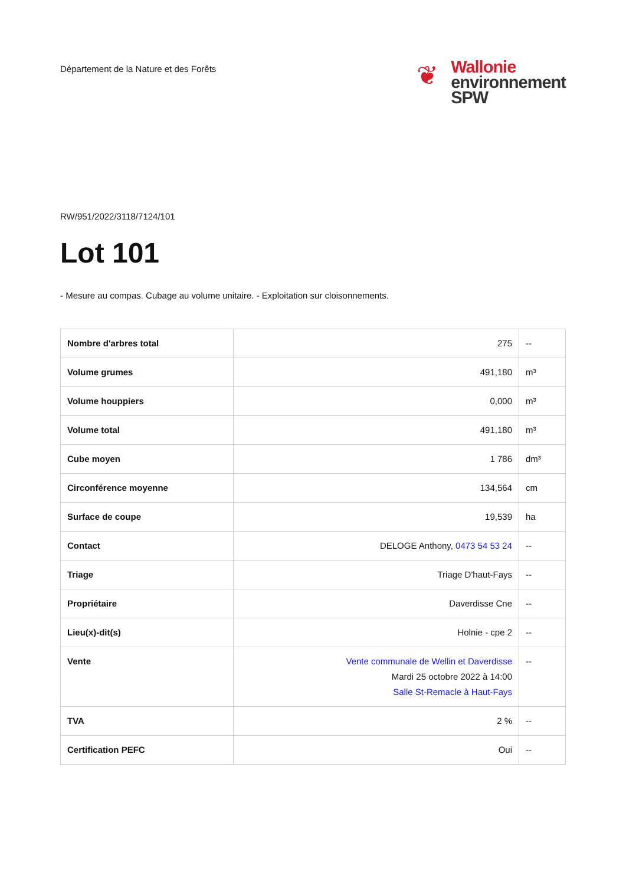Département de la Nature et des Forêts
❦
Wallonie
environnement
SPW
RW/951/2022/3118/7124/101
Lot 101
- Mesure au compas. Cubage au volume unitaire. - Exploitation sur cloisonnements.
| Nombre d'arbres total | 275 | -- |
| Volume grumes | 491,180 | m³ |
| Volume houppiers | 0,000 | m³ |
| Volume total | 491,180 | m³ |
| Cube moyen | 1 786 | dm³ |
| Circonférence moyenne | 134,564 | cm |
| Surface de coupe | 19,539 | ha |
| Contact | DELOGE Anthony, 0473 54 53 24 | -- |
| Triage | Triage D'haut-Fays | -- |
| Propriétaire | Daverdisse Cne | -- |
| Lieu(x)-dit(s) | Holnie - cpe 2 | -- |
| Vente | Vente communale de Wellin et Daverdisse Mardi 25 octobre 2022 à 14:00 Salle St-Remacle à Haut-Fays | -- |
| TVA | 2 % | -- |
| Certification PEFC | Oui | -- |